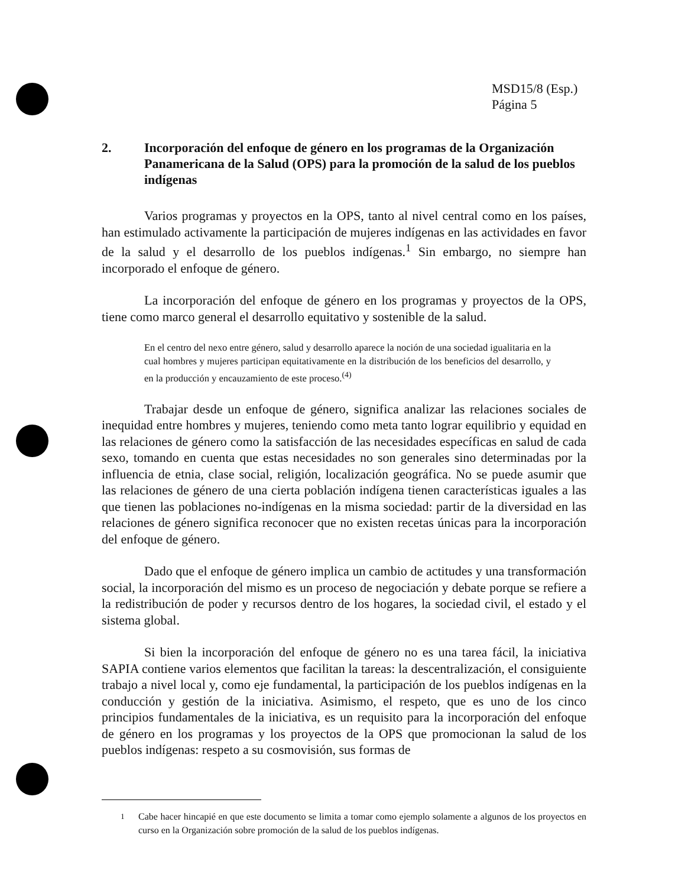MSD15/8 (Esp.)
Página 5
2. Incorporación del enfoque de género en los programas de la Organización Panamericana de la Salud (OPS) para la promoción de la salud de los pueblos indígenas
Varios programas y proyectos en la OPS, tanto al nivel central como en los países, han estimulado activamente la participación de mujeres indígenas en las actividades en favor de la salud y el desarrollo de los pueblos indígenas.<sup>1</sup> Sin embargo, no siempre han incorporado el enfoque de género.
La incorporación del enfoque de género en los programas y proyectos de la OPS, tiene como marco general el desarrollo equitativo y sostenible de la salud.
En el centro del nexo entre género, salud y desarrollo aparece la noción de una sociedad igualitaria en la cual hombres y mujeres participan equitativamente en la distribución de los beneficios del desarrollo, y en la producción y encauzamiento de este proceso.<sup>(4)</sup>
Trabajar desde un enfoque de género, significa analizar las relaciones sociales de inequidad entre hombres y mujeres, teniendo como meta tanto lograr equilibrio y equidad en las relaciones de género como la satisfacción de las necesidades específicas en salud de cada sexo, tomando en cuenta que estas necesidades no son generales sino determinadas por la influencia de etnia, clase social, religión, localización geográfica. No se puede asumir que las relaciones de género de una cierta población indígena tienen características iguales a las que tienen las poblaciones no-indígenas en la misma sociedad: partir de la diversidad en las relaciones de género significa reconocer que no existen recetas únicas para la incorporación del enfoque de género.
Dado que el enfoque de género implica un cambio de actitudes y una transformación social, la incorporación del mismo es un proceso de negociación y debate porque se refiere a la redistribución de poder y recursos dentro de los hogares, la sociedad civil, el estado y el sistema global.
Si bien la incorporación del enfoque de género no es una tarea fácil, la iniciativa SAPIA contiene varios elementos que facilitan la tareas: la descentralización, el consiguiente trabajo a nivel local y, como eje fundamental, la participación de los pueblos indígenas en la conducción y gestión de la iniciativa. Asimismo, el respeto, que es uno de los cinco principios fundamentales de la iniciativa, es un requisito para la incorporación del enfoque de género en los programas y los proyectos de la OPS que promocionan la salud de los pueblos indígenas: respeto a su cosmovisión, sus formas de
<sup>1</sup> Cabe hacer hincapié en que este documento se limita a tomar como ejemplo solamente a algunos de los proyectos en curso en la Organización sobre promoción de la salud de los pueblos indígenas.